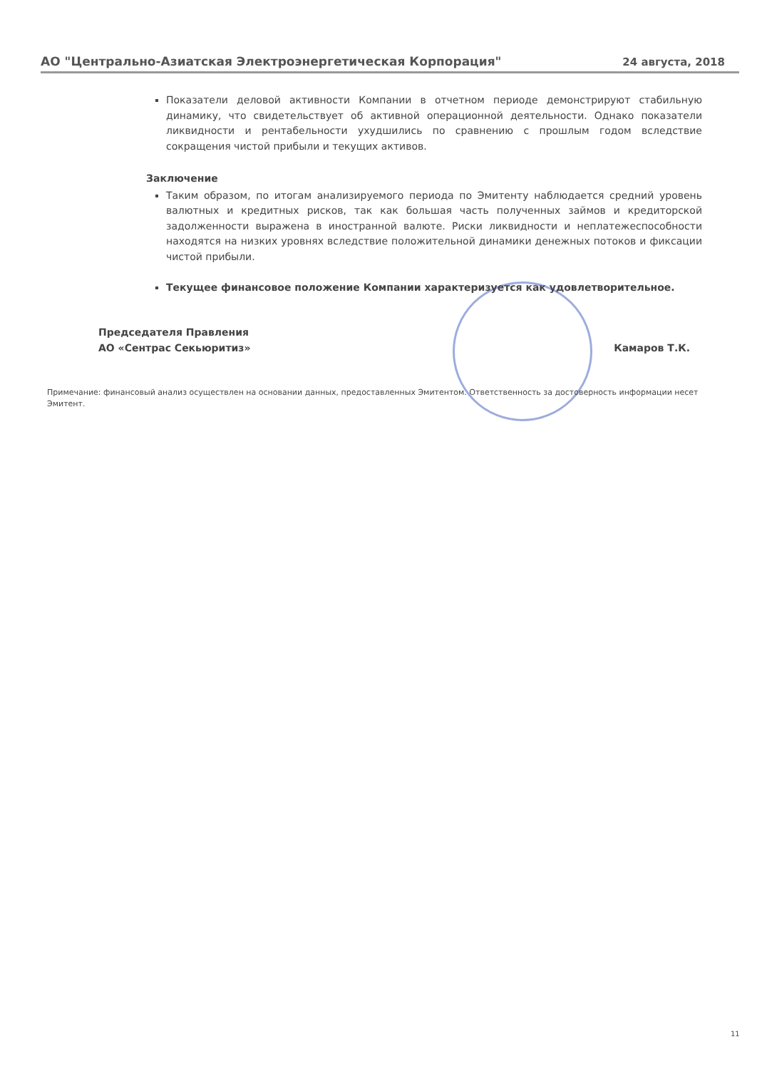АО "Центрально-Азиатская Электроэнергетическая Корпорация" 24 августа, 2018
Показатели деловой активности Компании в отчетном периоде демонстрируют стабильную динамику, что свидетельствует об активной операционной деятельности. Однако показатели ликвидности и рентабельности ухудшились по сравнению с прошлым годом вследствие сокращения чистой прибыли и текущих активов.
Заключение
Таким образом, по итогам анализируемого периода по Эмитенту наблюдается средний уровень валютных и кредитных рисков, так как большая часть полученных займов и кредиторской задолженности выражена в иностранной валюте. Риски ликвидности и неплатежеспособности находятся на низких уровнях вследствие положительной динамики денежных потоков и фиксации чистой прибыли.
Текущее финансовое положение Компании характеризуется как удовлетворительное.
Председателя Правления
АО «Сентрас Секьюритиз»
Камаров Т.К.
Примечание: финансовый анализ осуществлен на основании данных, предоставленных Эмитентом. Ответственность за достоверность информации несет Эмитент.
11